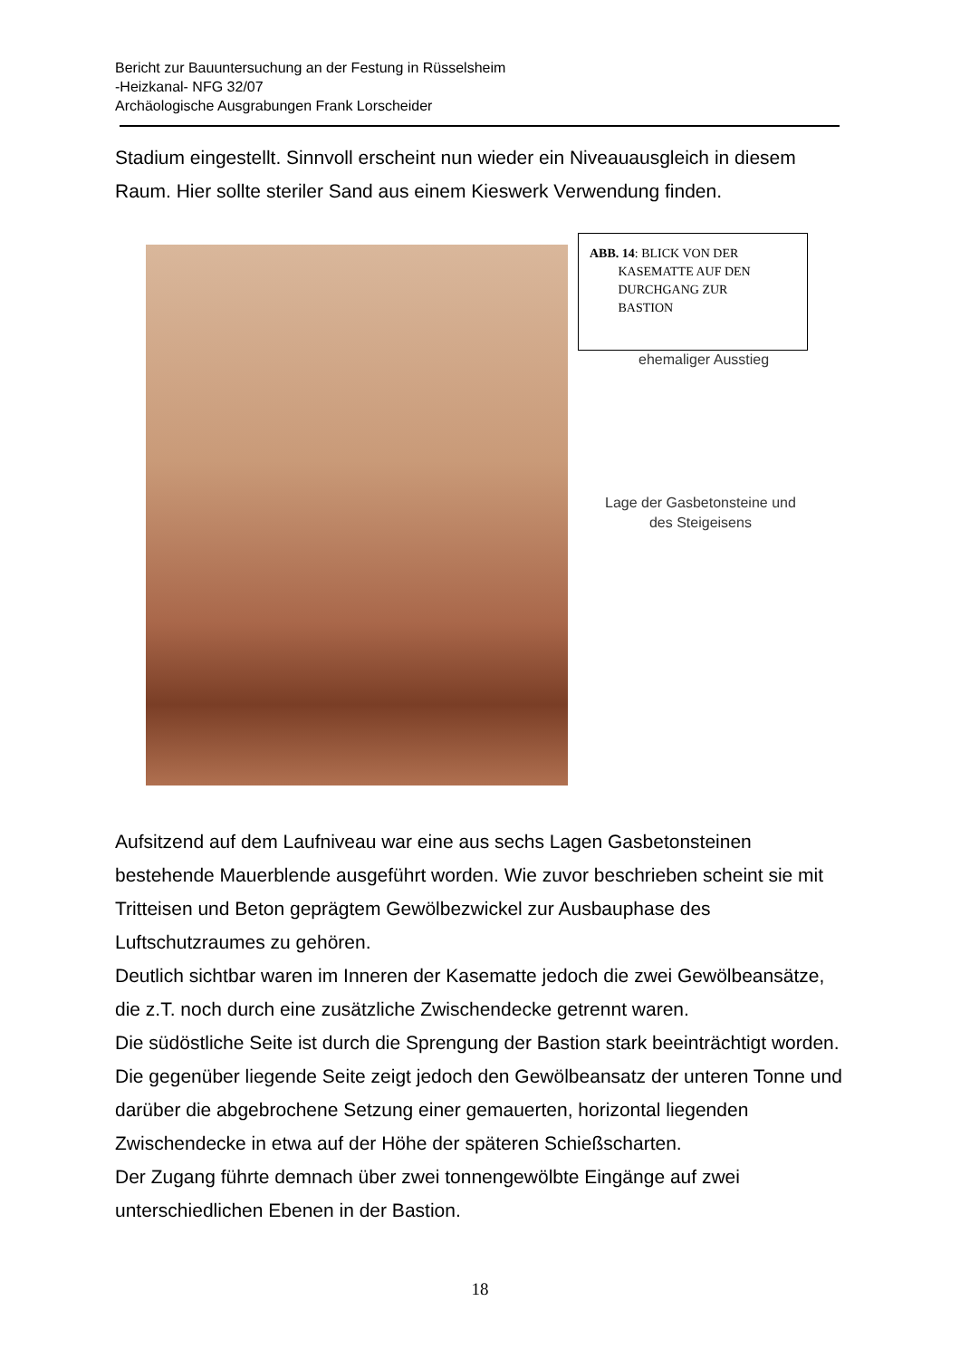Bericht zur Bauuntersuchung an der Festung in Rüsselsheim
-Heizkanal- NFG 32/07
Archäologische Ausgrabungen Frank Lorscheider
Stadium eingestellt. Sinnvoll erscheint nun wieder ein Niveauausgleich in diesem Raum. Hier sollte steriler Sand aus einem Kieswerk Verwendung finden.
ABB. 14: BLICK VON DER
KASEMATTE AUF DEN
DURCHGANG ZUR
BASTION
ehemaliger Ausstieg
Lage der Gasbetonsteine und
des Steigeisens
Aufsitzend auf dem Laufniveau war eine aus sechs Lagen Gasbetonsteinen bestehende Mauerblende ausgeführt worden. Wie zuvor beschrieben scheint sie mit Tritteisen und Beton geprägtem Gewölbezwickel zur Ausbauphase des Luftschutzraumes zu gehören.
Deutlich sichtbar waren im Inneren der Kasematte jedoch die zwei Gewölbeansätze, die z.T. noch durch eine zusätzliche Zwischendecke getrennt waren.
Die südöstliche Seite ist durch die Sprengung der Bastion stark beeinträchtigt worden. Die gegenüber liegende Seite zeigt jedoch den Gewölbeansatz der unteren Tonne und darüber die abgebrochene Setzung einer gemauerten, horizontal liegenden Zwischendecke in etwa auf der Höhe der späteren Schießscharten.
Der Zugang führte demnach über zwei tonnengewölbte Eingänge auf zwei unterschiedlichen Ebenen in der Bastion.
18